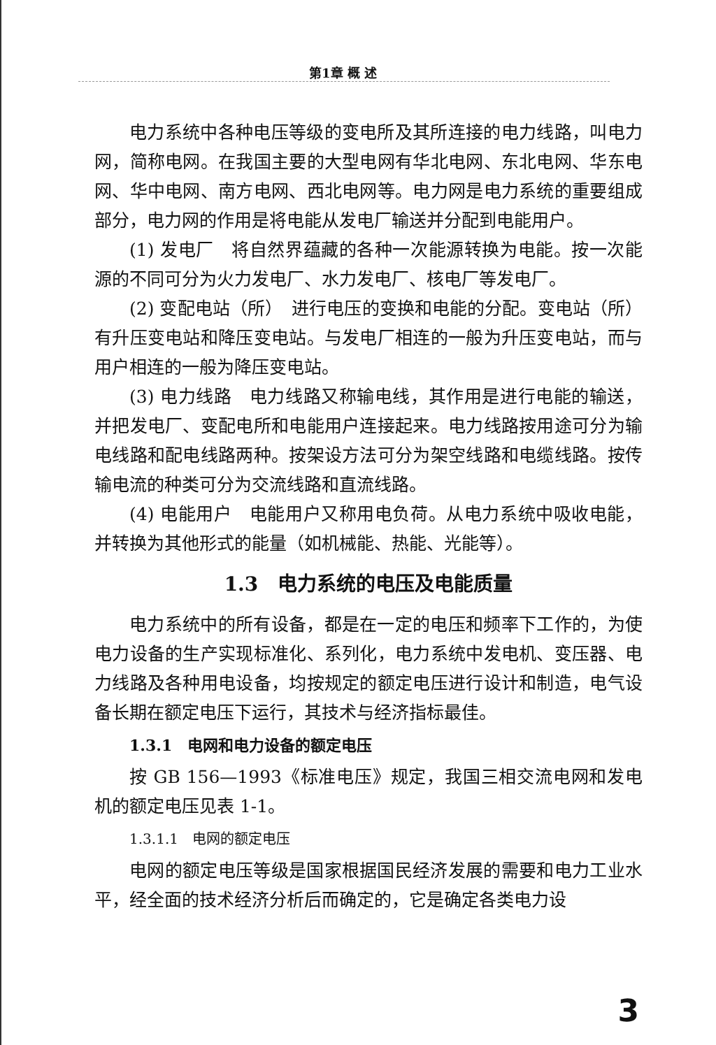第1章 概 述
电力系统中各种电压等级的变电所及其所连接的电力线路，叫电力网，简称电网。在我国主要的大型电网有华北电网、东北电网、华东电网、华中电网、南方电网、西北电网等。电力网是电力系统的重要组成部分，电力网的作用是将电能从发电厂输送并分配到电能用户。
(1) 发电厂　将自然界蕴藏的各种一次能源转换为电能。按一次能源的不同可分为火力发电厂、水力发电厂、核电厂等发电厂。
(2) 变配电站（所）　进行电压的变换和电能的分配。变电站（所）有升压变电站和降压变电站。与发电厂相连的一般为升压变电站，而与用户相连的一般为降压变电站。
(3) 电力线路　电力线路又称输电线，其作用是进行电能的输送，并把发电厂、变配电所和电能用户连接起来。电力线路按用途可分为输电线路和配电线路两种。按架设方法可分为架空线路和电缆线路。按传输电流的种类可分为交流线路和直流线路。
(4) 电能用户　电能用户又称用电负荷。从电力系统中吸收电能，并转换为其他形式的能量（如机械能、热能、光能等）。
1.3　电力系统的电压及电能质量
电力系统中的所有设备，都是在一定的电压和频率下工作的，为使电力设备的生产实现标准化、系列化，电力系统中发电机、变压器、电力线路及各种用电设备，均按规定的额定电压进行设计和制造，电气设备长期在额定电压下运行，其技术与经济指标最佳。
1.3.1　电网和电力设备的额定电压
按 GB 156—1993《标准电压》规定，我国三相交流电网和发电机的额定电压见表 1-1。
1.3.1.1　电网的额定电压
电网的额定电压等级是国家根据国民经济发展的需要和电力工业水平，经全面的技术经济分析后而确定的，它是确定各类电力设
3